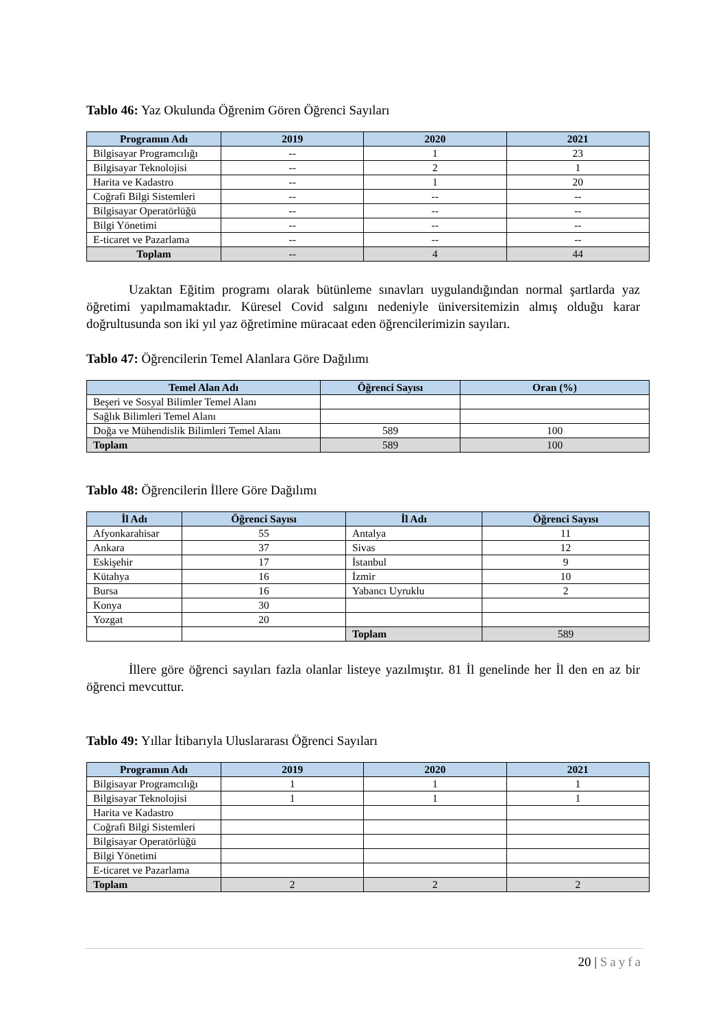Tablo 46: Yaz Okulunda Öğrenim Gören Öğrenci Sayıları
| Programın Adı | 2019 | 2020 | 2021 |
| --- | --- | --- | --- |
| Bilgisayar Programcılığı | -- | 1 | 23 |
| Bilgisayar Teknolojisi | -- | 2 | 1 |
| Harita ve Kadastro | -- | 1 | 20 |
| Coğrafi Bilgi Sistemleri | -- | -- | -- |
| Bilgisayar Operatörlüğü | -- | -- | -- |
| Bilgi Yönetimi | -- | -- | -- |
| E-ticaret ve Pazarlama | -- | -- | -- |
| Toplam | -- | 4 | 44 |
Uzaktan Eğitim programı olarak bütünleme sınavları uygulandığından normal şartlarda yaz öğretimi yapılmamaktadır. Küresel Covid salgını nedeniyle üniversitemizin almış olduğu karar doğrultusunda son iki yıl yaz öğretimine müracaat eden öğrencilerimizin sayıları.
Tablo 47: Öğrencilerin Temel Alanlara Göre Dağılımı
| Temel Alan Adı | Öğrenci Sayısı | Oran (%) |
| --- | --- | --- |
| Beşeri ve Sosyal Bilimler Temel Alanı | | |
| Sağlık Bilimleri Temel Alanı | | |
| Doğa ve Mühendislik Bilimleri Temel Alanı | 589 | 100 |
| Toplam | 589 | 100 |
Tablo 48: Öğrencilerin İllere Göre Dağılımı
| İl Adı | Öğrenci Sayısı | İl Adı | Öğrenci Sayısı |
| --- | --- | --- | --- |
| Afyonkarahisar | 55 | Antalya | 11 |
| Ankara | 37 | Sivas | 12 |
| Eskişehir | 17 | İstanbul | 9 |
| Kütahya | 16 | İzmir | 10 |
| Bursa | 16 | Yabancı Uyruklu | 2 |
| Konya | 30 | | |
| Yozgat | 20 | | |
| | | Toplam | 589 |
İllere göre öğrenci sayıları fazla olanlar listeye yazılmıştır. 81 İl genelinde her İl den en az bir öğrenci mevcuttur.
Tablo 49: Yıllar İtibarıyla Uluslararası Öğrenci Sayıları
| Programın Adı | 2019 | 2020 | 2021 |
| --- | --- | --- | --- |
| Bilgisayar Programcılığı | 1 | 1 | 1 |
| Bilgisayar Teknolojisi | 1 | 1 | 1 |
| Harita ve Kadastro | | | |
| Coğrafi Bilgi Sistemleri | | | |
| Bilgisayar Operatörlüğü | | | |
| Bilgi Yönetimi | | | |
| E-ticaret ve Pazarlama | | | |
| Toplam | 2 | 2 | 2 |
20 | Sayfa